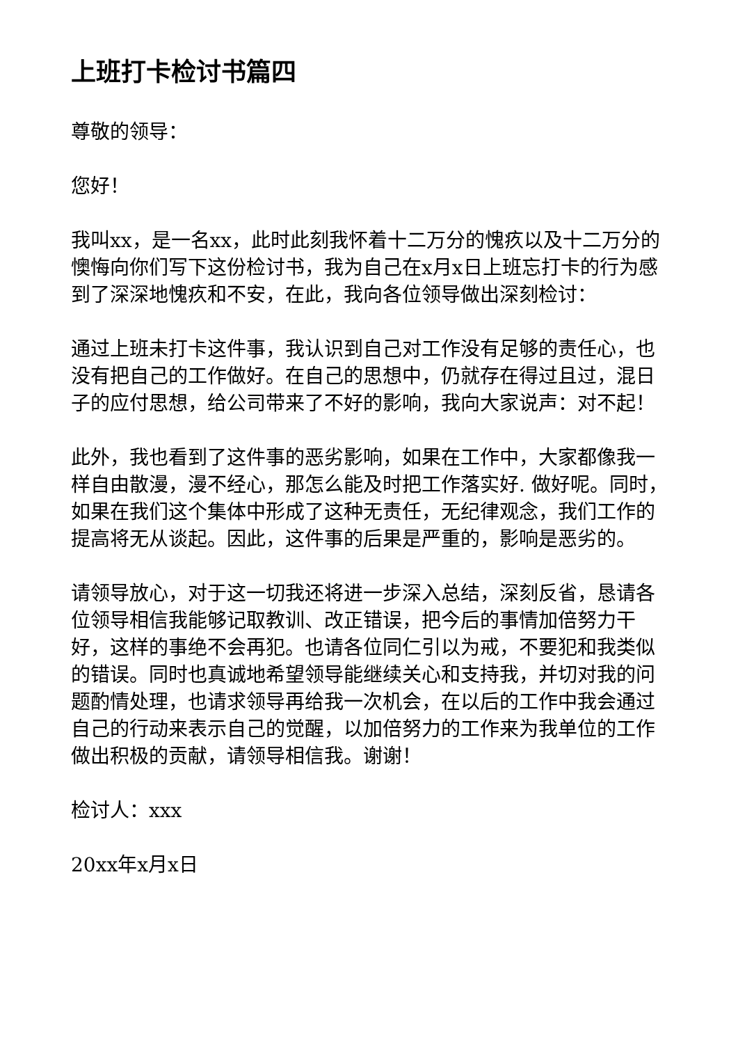上班打卡检讨书篇四
尊敬的领导：
您好！
我叫xx，是一名xx，此时此刻我怀着十二万分的愧疚以及十二万分的懊悔向你们写下这份检讨书，我为自己在x月x日上班忘打卡的行为感到了深深地愧疚和不安，在此，我向各位领导做出深刻检讨：
通过上班未打卡这件事，我认识到自己对工作没有足够的责任心，也没有把自己的工作做好。在自己的思想中，仍就存在得过且过，混日子的应付思想，给公司带来了不好的影响，我向大家说声：对不起！
此外，我也看到了这件事的恶劣影响，如果在工作中，大家都像我一样自由散漫，漫不经心，那怎么能及时把工作落实好. 做好呢。同时，如果在我们这个集体中形成了这种无责任，无纪律观念，我们工作的提高将无从谈起。因此，这件事的后果是严重的，影响是恶劣的。
请领导放心，对于这一切我还将进一步深入总结，深刻反省，恳请各位领导相信我能够记取教训、改正错误，把今后的事情加倍努力干好，这样的事绝不会再犯。也请各位同仁引以为戒，不要犯和我类似的错误。同时也真诚地希望领导能继续关心和支持我，并切对我的问题酌情处理，也请求领导再给我一次机会，在以后的工作中我会通过自己的行动来表示自己的觉醒，以加倍努力的工作来为我单位的工作做出积极的贡献，请领导相信我。谢谢！
检讨人：xxx
20xx年x月x日